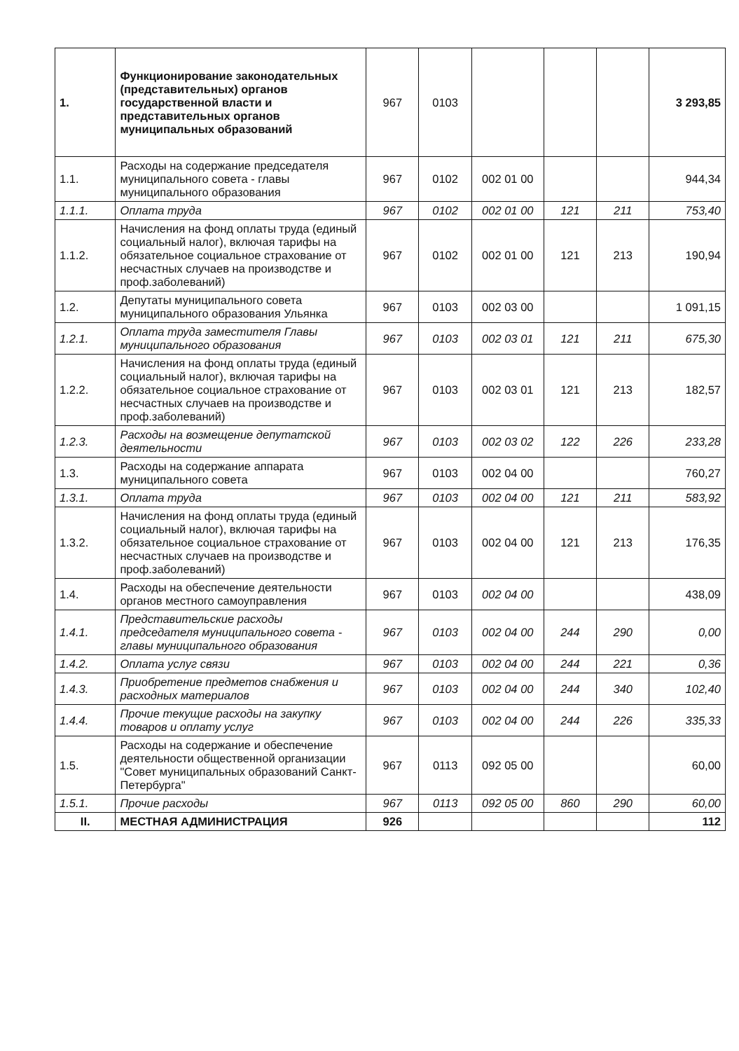| 1. | Функционирование законодательных (представительных) органов государственной власти и представительных органов муниципальных образований | 967 | 0103 | | | | 3 293,85 |
| 1.1. | Расходы на содержание председателя муниципального совета - главы муниципального образования | 967 | 0102 | 002 01 00 | | | 944,34 |
| 1.1.1. | Оплата труда | 967 | 0102 | 002 01 00 | 121 | 211 | 753,40 |
| 1.1.2. | Начисления на фонд оплаты труда (единый социальный налог), включая тарифы на обязательное социальное страхование от несчастных случаев на производстве и проф.заболеваний) | 967 | 0102 | 002 01 00 | 121 | 213 | 190,94 |
| 1.2. | Депутаты муниципального совета муниципального образования Ульянка | 967 | 0103 | 002 03 00 | | | 1 091,15 |
| 1.2.1. | Оплата труда заместителя Главы муниципального образования | 967 | 0103 | 002 03 01 | 121 | 211 | 675,30 |
| 1.2.2. | Начисления на фонд оплаты труда (единый социальный налог), включая тарифы на обязательное социальное страхование от несчастных случаев на производстве и проф.заболеваний) | 967 | 0103 | 002 03 01 | 121 | 213 | 182,57 |
| 1.2.3. | Расходы на возмещение депутатской деятельности | 967 | 0103 | 002 03 02 | 122 | 226 | 233,28 |
| 1.3. | Расходы на содержание аппарата муниципального совета | 967 | 0103 | 002 04 00 | | | 760,27 |
| 1.3.1. | Оплата труда | 967 | 0103 | 002 04 00 | 121 | 211 | 583,92 |
| 1.3.2. | Начисления на фонд оплаты труда (единый социальный налог), включая тарифы на обязательное социальное страхование от несчастных случаев на производстве и проф.заболеваний) | 967 | 0103 | 002 04 00 | 121 | 213 | 176,35 |
| 1.4. | Расходы на обеспечение деятельности органов местного самоуправления | 967 | 0103 | 002 04 00 | | | 438,09 |
| 1.4.1. | Представительские расходы председателя муниципального совета - главы муниципального образования | 967 | 0103 | 002 04 00 | 244 | 290 | 0,00 |
| 1.4.2. | Оплата услуг связи | 967 | 0103 | 002 04 00 | 244 | 221 | 0,36 |
| 1.4.3. | Приобретение предметов снабжения и расходных материалов | 967 | 0103 | 002 04 00 | 244 | 340 | 102,40 |
| 1.4.4. | Прочие текущие расходы на закупку товаров и оплату услуг | 967 | 0103 | 002 04 00 | 244 | 226 | 335,33 |
| 1.5. | Расходы на содержание и обеспечение деятельности общественной организации "Совет муниципальных образований Санкт-Петербурга" | 967 | 0113 | 092 05 00 | | | 60,00 |
| 1.5.1. | Прочие расходы | 967 | 0113 | 092 05 00 | 860 | 290 | 60,00 |
| II. | МЕСТНАЯ АДМИНИСТРАЦИЯ | 926 | | | | | 112 |